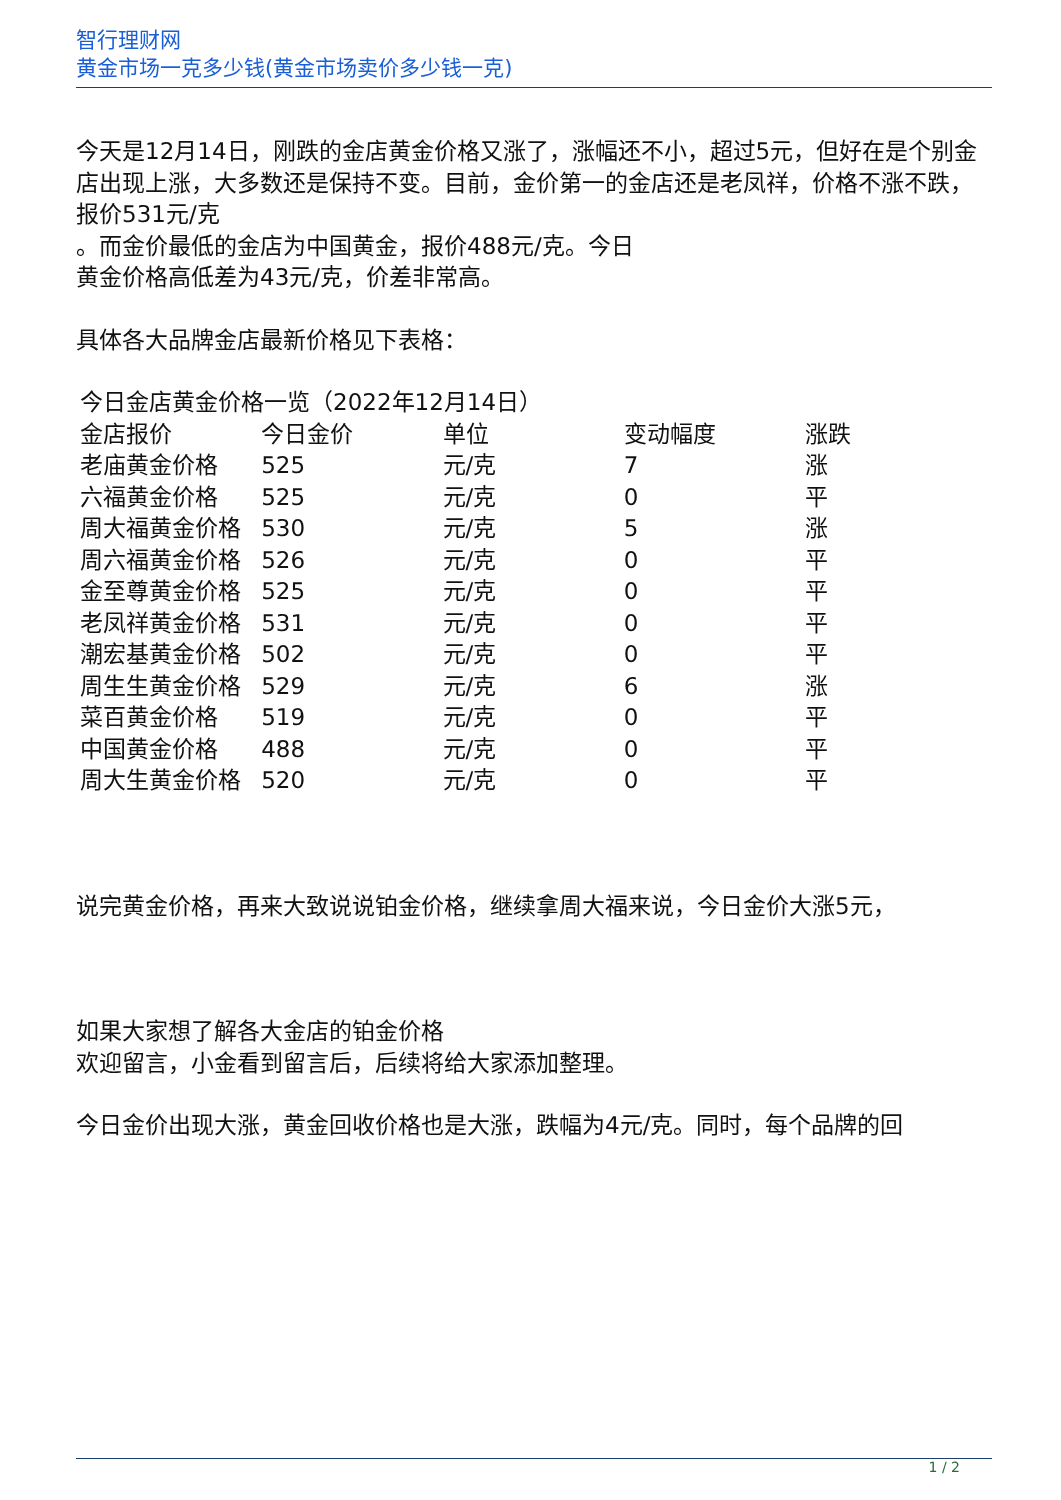智行理财网
黄金市场一克多少钱(黄金市场卖价多少钱一克)
今天是12月14日，刚跌的金店黄金价格又涨了，涨幅还不小，超过5元，但好在是个别金店出现上涨，大多数还是保持不变。目前，金价第一的金店还是老凤祥，价格不涨不跌，报价531元/克
。而金价最低的金店为中国黄金，报价488元/克。今日
黄金价格高低差为43元/克，价差非常高。
具体各大品牌金店最新价格见下表格：
今日金店黄金价格一览（2022年12月14日）
| 金店报价 | 今日金价 | 单位 | 变动幅度 | 涨跌 |
| --- | --- | --- | --- | --- |
| 老庙黄金价格 | 525 | 元/克 | 7 | 涨 |
| 六福黄金价格 | 525 | 元/克 | 0 | 平 |
| 周大福黄金价格 | 530 | 元/克 | 5 | 涨 |
| 周六福黄金价格 | 526 | 元/克 | 0 | 平 |
| 金至尊黄金价格 | 525 | 元/克 | 0 | 平 |
| 老凤祥黄金价格 | 531 | 元/克 | 0 | 平 |
| 潮宏基黄金价格 | 502 | 元/克 | 0 | 平 |
| 周生生黄金价格 | 529 | 元/克 | 6 | 涨 |
| 菜百黄金价格 | 519 | 元/克 | 0 | 平 |
| 中国黄金价格 | 488 | 元/克 | 0 | 平 |
| 周大生黄金价格 | 520 | 元/克 | 0 | 平 |
说完黄金价格，再来大致说说铂金价格，继续拿周大福来说，今日金价大涨5元，
如果大家想了解各大金店的铂金价格
欢迎留言，小金看到留言后，后续将给大家添加整理。
今日金价出现大涨，黄金回收价格也是大涨，跌幅为4元/克。同时，每个品牌的回
1 / 2